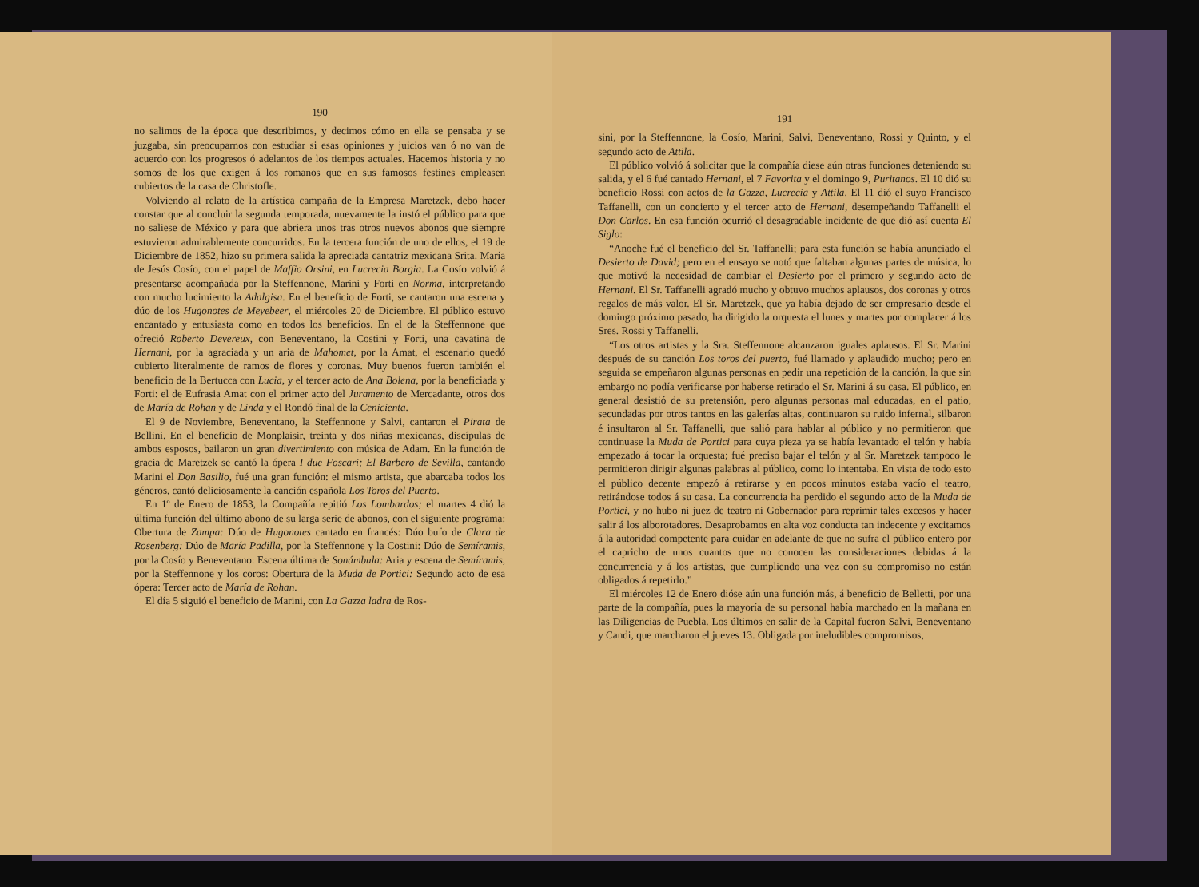190
no salimos de la época que describimos, y decimos cómo en ella se pensaba y se juzgaba, sin preocuparnos con estudiar si esas opiniones y juicios van ó no van de acuerdo con los progresos ó adelantos de los tiempos actuales. Hacemos historia y no somos de los que exigen á los romanos que en sus famosos festines empleasen cubiertos de la casa de Christofle.
Volviendo al relato de la artística campaña de la Empresa Maretzek, debo hacer constar que al concluir la segunda temporada, nuevamente la instó el público para que no saliese de México y para que abriera unos tras otros nuevos abonos que siempre estuvieron admirablemente concurridos. En la tercera función de uno de ellos, el 19 de Diciembre de 1852, hizo su primera salida la apreciada cantatriz mexicana Srita. María de Jesús Cosío, con el papel de Maffio Orsini, en Lucrecia Borgia. La Cosío volvió á presentarse acompañada por la Steffennone, Marini y Forti en Norma, interpretando con mucho lucimiento la Adalgisa. En el beneficio de Forti, se cantaron una escena y dúo de los Hugonotes de Meyebeer, el miércoles 20 de Diciembre. El público estuvo encantado y entusiasta como en todos los beneficios. En el de la Steffennone que ofreció Roberto Devereux, con Beneventano, la Costini y Forti, una cavatina de Hernani, por la agraciada y un aria de Mahomet, por la Amat, el escenario quedó cubierto literalmente de ramos de flores y coronas. Muy buenos fueron también el beneficio de la Bertucca con Lucia, y el tercer acto de Ana Bolena, por la beneficiada y Forti: el de Eufrasia Amat con el primer acto del Juramento de Mercadante, otros dos de María de Rohan y de Linda y el Rondó final de la Cenicienta.
El 9 de Noviembre, Beneventano, la Steffennone y Salvi, cantaron el Pirata de Bellini. En el beneficio de Monplaisir, treinta y dos niñas mexicanas, discípulas de ambos esposos, bailaron un gran divertimiento con música de Adam. En la función de gracia de Maretzek se cantó la ópera I due Foscari; El Barbero de Sevilla, cantando Marini el Don Basilio, fué una gran función: el mismo artista, que abarcaba todos los géneros, cantó deliciosamente la canción española Los Toros del Puerto.
En 1º de Enero de 1853, la Compañía repitió Los Lombardos; el martes 4 dió la última función del último abono de su larga serie de abonos, con el siguiente programa: Obertura de Zampa: Dúo de Hugonotes cantado en francés: Dúo bufo de Clara de Rosenberg: Dúo de María Padilla, por la Steffennone y la Costini: Dúo de Semíramis, por la Cosío y Beneventano: Escena última de Sonámbula: Aria y escena de Semíramis, por la Steffennone y los coros: Obertura de la Muda de Portici: Segundo acto de esa ópera: Tercer acto de María de Rohan.
El día 5 siguió el beneficio de Marini, con La Gazza ladra de Ros-
191
sini, por la Steffennone, la Cosío, Marini, Salvi, Beneventano, Rossi y Quinto, y el segundo acto de Attila.
El público volvió á solicitar que la compañía diese aún otras funciones deteniendo su salida, y el 6 fué cantado Hernani, el 7 Favorita y el domingo 9, Puritanos. El 10 dió su beneficio Rossi con actos de la Gazza, Lucrecia y Attila. El 11 dió el suyo Francisco Taffanelli, con un concierto y el tercer acto de Hernani, desempeñando Taffanelli el Don Carlos. En esa función ocurrió el desagradable incidente de que dió así cuenta El Siglo:
“Anoche fué el beneficio del Sr. Taffanelli; para esta función se había anunciado el Desierto de David; pero en el ensayo se notó que faltaban algunas partes de música, lo que motivó la necesidad de cambiar el Desierto por el primero y segundo acto de Hernani. El Sr. Taffanelli agradó mucho y obtuvo muchos aplausos, dos coronas y otros regalos de más valor. El Sr. Maretzek, que ya había dejado de ser empresario desde el domingo próximo pasado, ha dirigido la orquesta el lunes y martes por complacer á los Sres. Rossi y Taffanelli.
“Los otros artistas y la Sra. Steffennone alcanzaron iguales aplausos. El Sr. Marini después de su canción Los toros del puerto, fué llamado y aplaudido mucho; pero en seguida se empeñaron algunas personas en pedir una repetición de la canción, la que sin embargo no podía verificarse por haberse retirado el Sr. Marini á su casa. El público, en general desistió de su pretensión, pero algunas personas mal educadas, en el patio, secundadas por otros tantos en las galerías altas, continuaron su ruido infernal, silbaron é insultaron al Sr. Taffanelli, que salió para hablar al público y no permitieron que continuase la Muda de Portici para cuya pieza ya se había levantado el telón y había empezado á tocar la orquesta; fué preciso bajar el telón y al Sr. Maretzek tampoco le permitieron dirigir algunas palabras al público, como lo intentaba. En vista de todo esto el público decente empezó á retirarse y en pocos minutos estaba vacío el teatro, retirándose todos á su casa. La concurrencia ha perdido el segundo acto de la Muda de Portici, y no hubo ni juez de teatro ni Gobernador para reprimir tales excesos y hacer salir á los alborotadores. Desaprobamos en alta voz conducta tan indecente y excitamos á la autoridad competente para cuidar en adelante de que no sufra el público entero por el capricho de unos cuantos que no conocen las consideraciones debidas á la concurrencia y á los artistas, que cumpliendo una vez con su compromiso no están obligados á repetirlo.”
El miércoles 12 de Enero dióse aún una función más, á beneficio de Belletti, por una parte de la compañía, pues la mayoría de su personal había marchado en la mañana en las Diligencias de Puebla. Los últimos en salir de la Capital fueron Salvi, Beneventano y Candi, que marcharon el jueves 13. Obligada por ineludibles compromisos,